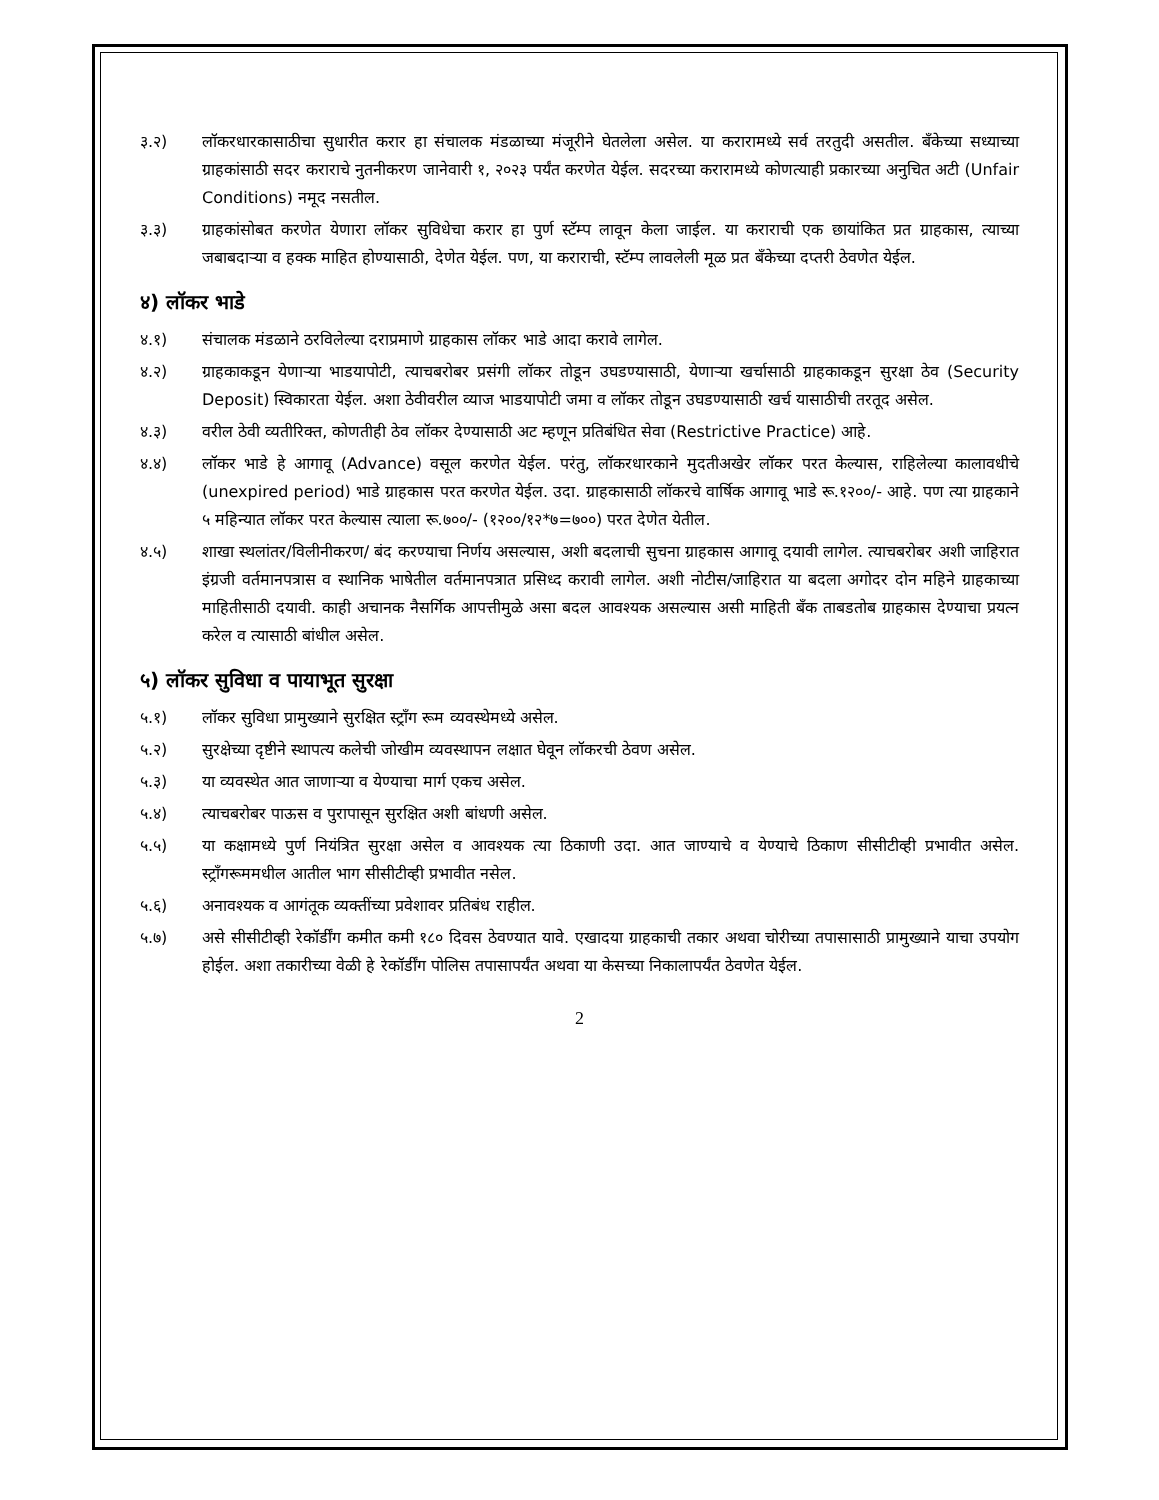३.२) लॉकरधारकासाठीचा सुधारीत करार हा संचालक मंडळाच्या मंजूरीने घेतलेला असेल. या करारामध्ये सर्व तरतुदी असतील. बँकेच्या सध्याच्या ग्राहकांसाठी सदर कराराचे नुतनीकरण जानेवारी १, २०२३ पर्यंत करणेत येईल. सदरच्या करारामध्ये कोणत्याही प्रकारच्या अनुचित अटी (Unfair Conditions) नमूद नसतील.
३.३) ग्राहकांसोबत करणेत येणारा लॉकर सुविधेचा करार हा पुर्ण स्टॅम्प लावून केला जाईल. या कराराची एक छायांकित प्रत ग्राहकास, त्याच्या जबाबदाऱ्या व हक्क माहित होण्यासाठी, देणेत येईल. पण, या कराराची, स्टॅम्प लावलेली मूळ प्रत बँकेच्या दप्तरी ठेवणेत येईल.
४) लॉकर भाडे
४.१) संचालक मंडळाने ठरविलेल्या दराप्रमाणे ग्राहकास लॉकर भाडे आदा करावे लागेल.
४.२) ग्राहकाकडून येणाऱ्या भाडयापोटी, त्याचबरोबर प्रसंगी लॉकर तोडून उघडण्यासाठी, येणाऱ्या खर्चासाठी ग्राहकाकडून सुरक्षा ठेव (Security Deposit) स्विकारता येईल. अशा ठेवीवरील व्याज भाडयापोटी जमा व लॉकर तोडून उघडण्यासाठी खर्च यासाठीची तरतूद असेल.
४.३) वरील ठेवी व्यतीरिक्त, कोणतीही ठेव लॉकर देण्यासाठी अट म्हणून प्रतिबंधित सेवा (Restrictive Practice) आहे.
४.४) लॉकर भाडे हे आगावू (Advance) वसूल करणेत येईल. परंतु, लॉकरधारकाने मुदतीअखेर लॉकर परत केल्यास, राहिलेल्या कालावधीचे (unexpired period) भाडे ग्राहकास परत करणेत येईल. उदा. ग्राहकासाठी लॉकरचे वार्षिक आगावू भाडे रू.१२००/- आहे. पण त्या ग्राहकाने ५ महिन्यात लॉकर परत केल्यास त्याला रू.७००/- (१२००/१२*७=७००) परत देणेत येतील.
४.५) शाखा स्थलांतर/विलीनीकरण/ बंद करण्याचा निर्णय असल्यास, अशी बदलाची सुचना ग्राहकास आगावू दयावी लागेल. त्याचबरोबर अशी जाहिरात इंग्रजी वर्तमानपत्रास व स्थानिक भाषेतील वर्तमानपत्रात प्रसिध्द करावी लागेल. अशी नोटीस/जाहिरात या बदला अगोदर दोन महिने ग्राहकाच्या माहितीसाठी दयावी. काही अचानक नैसर्गिक आपत्तीमुळे असा बदल आवश्यक असल्यास असी माहिती बँक ताबडतोब ग्राहकास देण्याचा प्रयत्न करेल व त्यासाठी बांधील असेल.
५) लॉकर सुविधा व पायाभूत सुरक्षा
५.१) लॉकर सुविधा प्रामुख्याने सुरक्षित स्ट्राँग रूम व्यवस्थेमध्ये असेल.
५.२) सुरक्षेच्या दृष्टीने स्थापत्य कलेची जोखीम व्यवस्थापन लक्षात घेवून लॉकरची ठेवण असेल.
५.३) या व्यवस्थेत आत जाणाऱ्या व येण्याचा मार्ग एकच असेल.
५.४) त्याचबरोबर पाऊस व पुरापासून सुरक्षित अशी बांधणी असेल.
५.५) या कक्षामध्ये पुर्ण नियंत्रित सुरक्षा असेल व आवश्यक त्या ठिकाणी उदा. आत जाण्याचे व येण्याचे ठिकाण सीसीटीव्ही प्रभावीत असेल. स्ट्राँगरूममधील आतील भाग सीसीटीव्ही प्रभावीत नसेल.
५.६) अनावश्यक व आगंतूक व्यक्तींच्या प्रवेशावर प्रतिबंध राहील.
५.७) असे सीसीटीव्ही रेकॉर्डींग कमीत कमी १८० दिवस ठेवण्यात यावे. एखादया ग्राहकाची तकार अथवा चोरीच्या तपासासाठी प्रामुख्याने याचा उपयोग होईल. अशा तकारीच्या वेळी हे रेकॉर्डींग पोलिस तपासापर्यंत अथवा या केसच्या निकालापर्यंत ठेवणेत येईल.
2